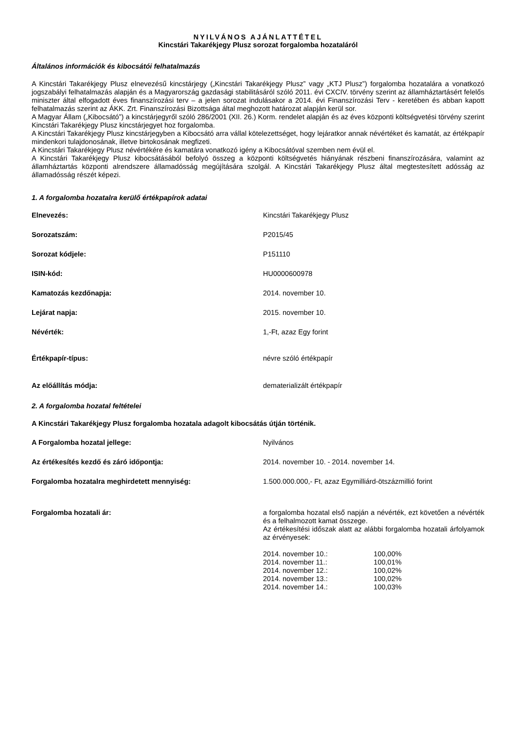NYILVÁNOS AJÁNLATTÉTEL
Kincstári Takarékjegy Plusz sorozat forgalomba hozataláról
Általános információk és kibocsátói felhatalmazás
A Kincstári Takarékjegy Plusz elnevezésű kincstárjegy („Kincstári Takarékjegy Plusz” vagy „KTJ Plusz”) forgalomba hozatalára a vonatkozó jogszabályi felhatalmazás alapján és a Magyarország gazdasági stabilitásáról szóló 2011. évi CXCIV. törvény szerint az államháztartásért felelős miniszter által elfogadott éves finanszírozási terv – a jelen sorozat indulásakor a 2014. évi Finanszírozási Terv - keretében és abban kapott felhatalmazás szerint az ÁKK. Zrt. Finanszírozási Bizottsága által meghozott határozat alapján kerül sor.
A Magyar Állam („Kibocsátó”) a kincstárjegyről szóló 286/2001 (XII. 26.) Korm. rendelet alapján és az éves központi költségvetési törvény szerint Kincstári Takarékjegy Plusz kincstárjegyet hoz forgalomba.
A Kincstári Takarékjegy Plusz kincstárjegyben a Kibocsátó arra vállal kötelezettséget, hogy lejáratkor annak névértéket és kamatát, az értékpapír mindenkori tulajdonosának, illetve birtokosának megfizeti.
A Kincstári Takarékjegy Plusz névértékére és kamatára vonatkozó igény a Kibocsátóval szemben nem évül el.
A Kincstári Takarékjegy Plusz kibocsátásából befolyó összeg a központi költségvetés hiányának részbeni finanszírozására, valamint az államháztartás központi alrendszere államadósság megújítására szolgál. A Kincstári Takarékjegy Plusz által megtestesített adósság az államadósság részét képezi.
1. A forgalomba hozatalra kerülő értékpapírok adatai
| Elnevezés: | Kincstári Takarékjegy Plusz |
| Sorozatszám: | P2015/45 |
| Sorozat kódjele: | P151110 |
| ISIN-kód: | HU0000600978 |
| Kamatozás kezdőnapja: | 2014. november 10. |
| Lejárat napja: | 2015. november 10. |
| Névérték: | 1,-Ft, azaz Egy forint |
| Értékpapír-típus: | névre szóló értékpapír |
| Az előállítás módja: | dematerializált értékpapír |
2. A forgalomba hozatal feltételei
A Kincstári Takarékjegy Plusz forgalomba hozatala adagolt kibocsátás útján történik.
| A Forgalomba hozatal jellege: | Nyilvános |
| Az értékesítés kezdő és záró időpontja: | 2014. november 10. - 2014. november 14. |
| Forgalomba hozatalra meghirdetett mennyiség: | 1.500.000.000,- Ft, azaz Egymilliárd-ötszázmillió forint |
| Forgalomba hozatali ár: | a forgalomba hozatal első napján a névérték, ezt követően a névérték és a felhalmozott kamat összege. Az értékesítési időszak alatt az alábbi forgalomba hozatali árfolyamok az érvényesek: / 2014. november 10.: / 100,00% / / 2014. november 11.: / 100,01% / / 2014. november 12.: / 100,02% / / 2014. november 13.: / 100,02% / / 2014. november 14.: / 100,03% / |